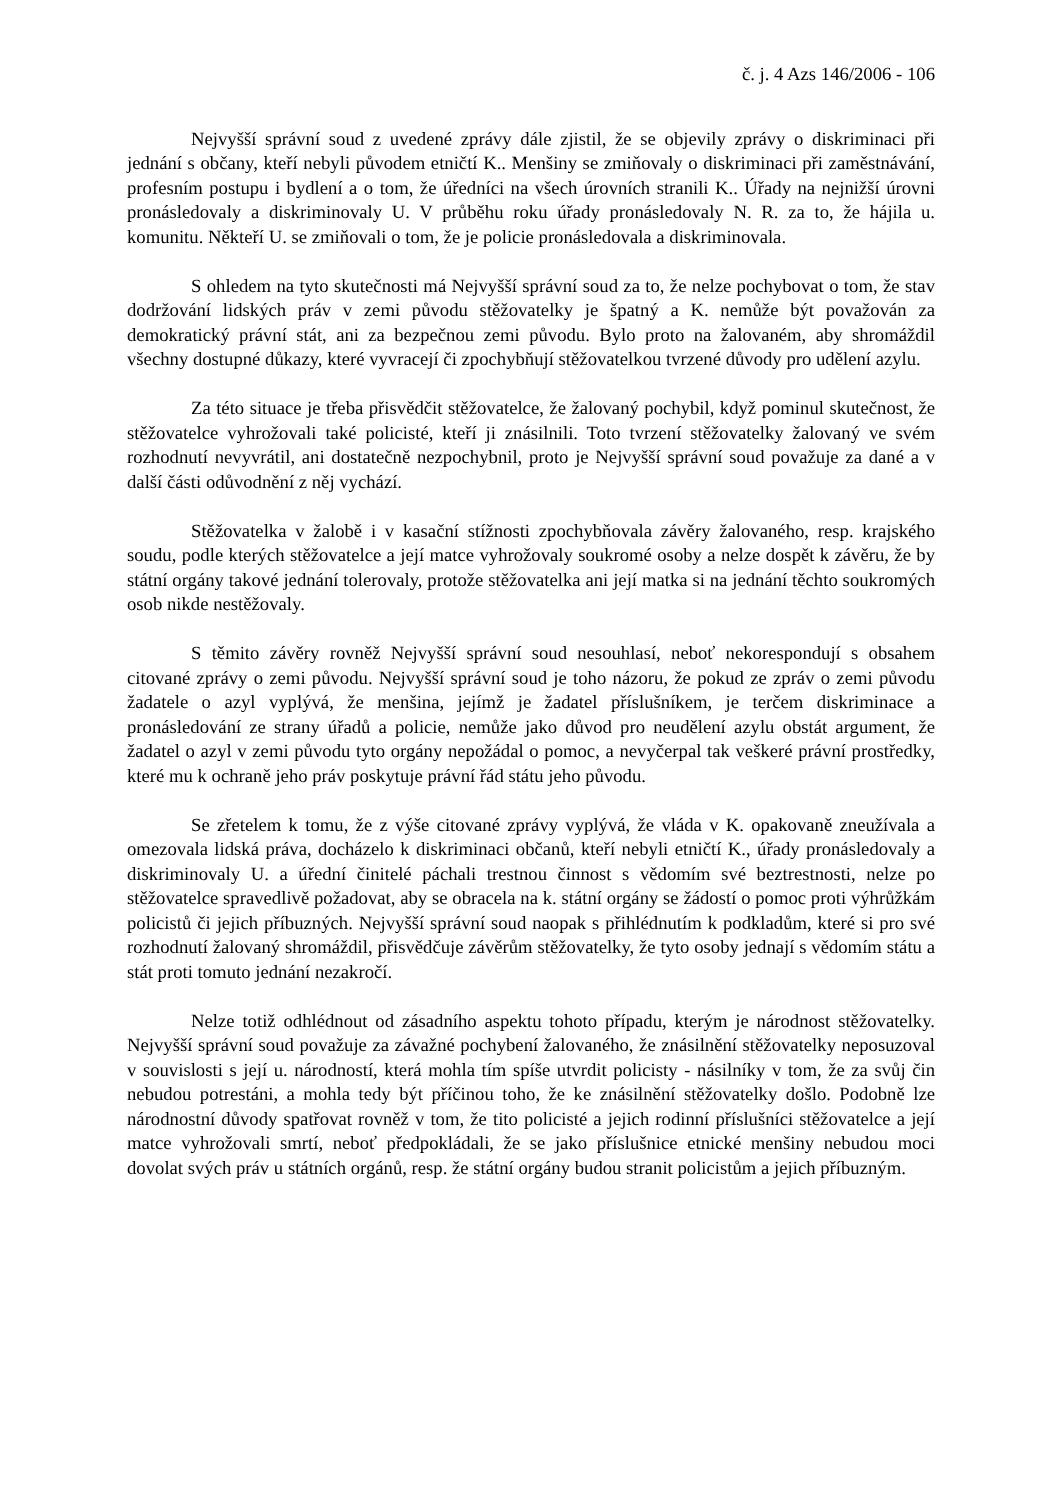č. j. 4 Azs 146/2006 - 106
Nejvyšší správní soud z uvedené zprávy dále zjistil, že se objevily zprávy o diskriminaci při jednání s občany, kteří nebyli původem etničtí K.. Menšiny se zmiňovaly o diskriminaci při zaměstnávání, profesním postupu i bydlení a o tom, že úředníci na všech úrovních stranili K.. Úřady na nejnižší úrovni pronásledovaly a diskriminovaly U. V průběhu roku úřady pronásledovaly N. R. za to, že hájila u. komunitu. Někteří U. se zmiňovali o tom, že je policie pronásledovala a diskriminovala.
S ohledem na tyto skutečnosti má Nejvyšší správní soud za to, že nelze pochybovat o tom, že stav dodržování lidských práv v zemi původu stěžovatelky je špatný a K. nemůže být považován za demokratický právní stát, ani za bezpečnou zemi původu. Bylo proto na žalovaném, aby shromáždil všechny dostupné důkazy, které vyvracejí či zpochybňují stěžovatelkou tvrzené důvody pro udělení azylu.
Za této situace je třeba přisvědčit stěžovatelce, že žalovaný pochybil, když pominul skutečnost, že stěžovatelce vyhrožovali také policisté, kteří ji znásilnili. Toto tvrzení stěžovatelky žalovaný ve svém rozhodnutí nevyvrátil, ani dostatečně nezpochybnil, proto je Nejvyšší správní soud považuje za dané a v další části odůvodnění z něj vychází.
Stěžovatelka v žalobě i v kasační stížnosti zpochybňovala závěry žalovaného, resp. krajského soudu, podle kterých stěžovatelce a její matce vyhrožovaly soukromé osoby a nelze dospět k závěru, že by státní orgány takové jednání tolerovaly, protože stěžovatelka ani její matka si na jednání těchto soukromých osob nikde nestěžovaly.
S těmito závěry rovněž Nejvyšší správní soud nesouhlasí, neboť nekorespondují s obsahem citované zprávy o zemi původu. Nejvyšší správní soud je toho názoru, že pokud ze zpráv o zemi původu žadatele o azyl vyplývá, že menšina, jejímž je žadatel příslušníkem, je terčem diskriminace a pronásledování ze strany úřadů a policie, nemůže jako důvod pro neudělení azylu obstát argument, že žadatel o azyl v zemi původu tyto orgány nepožádal o pomoc, a nevyčerpal tak veškeré právní prostředky, které mu k ochraně jeho práv poskytuje právní řád státu jeho původu.
Se zřetelem k tomu, že z výše citované zprávy vyplývá, že vláda v K. opakovaně zneužívala a omezovala lidská práva, docházelo k diskriminaci občanů, kteří nebyli etničtí K., úřady pronásledovaly a diskriminovaly U. a úřední činitelé páchali trestnou činnost s vědomím své beztrestnosti, nelze po stěžovatelce spravedlivě požadovat, aby se obracela na k. státní orgány se žádostí o pomoc proti výhrůžkám policistů či jejich příbuzných. Nejvyšší správní soud naopak s přihlédnutím k podkladům, které si pro své rozhodnutí žalovaný shromáždil, přisvědčuje závěrům stěžovatelky, že tyto osoby jednají s vědomím státu a stát proti tomuto jednání nezakročí.
Nelze totiž odhlédnout od zásadního aspektu tohoto případu, kterým je národnost stěžovatelky. Nejvyšší správní soud považuje za závažné pochybení žalovaného, že znásilnění stěžovatelky neposuzoval v souvislosti s její u. národností, která mohla tím spíše utvrdit policisty - násilníky v tom, že za svůj čin nebudou potrestáni, a mohla tedy být příčinou toho, že ke znásilnění stěžovatelky došlo. Podobně lze národnostní důvody spatřovat rovněž v tom, že tito policisté a jejich rodinní příslušníci stěžovatelce a její matce vyhrožovali smrtí, neboť předpokládali, že se jako příslušnice etnické menšiny nebudou moci dovolat svých práv u státních orgánů, resp. že státní orgány budou stranit policistům a jejich příbuzným.